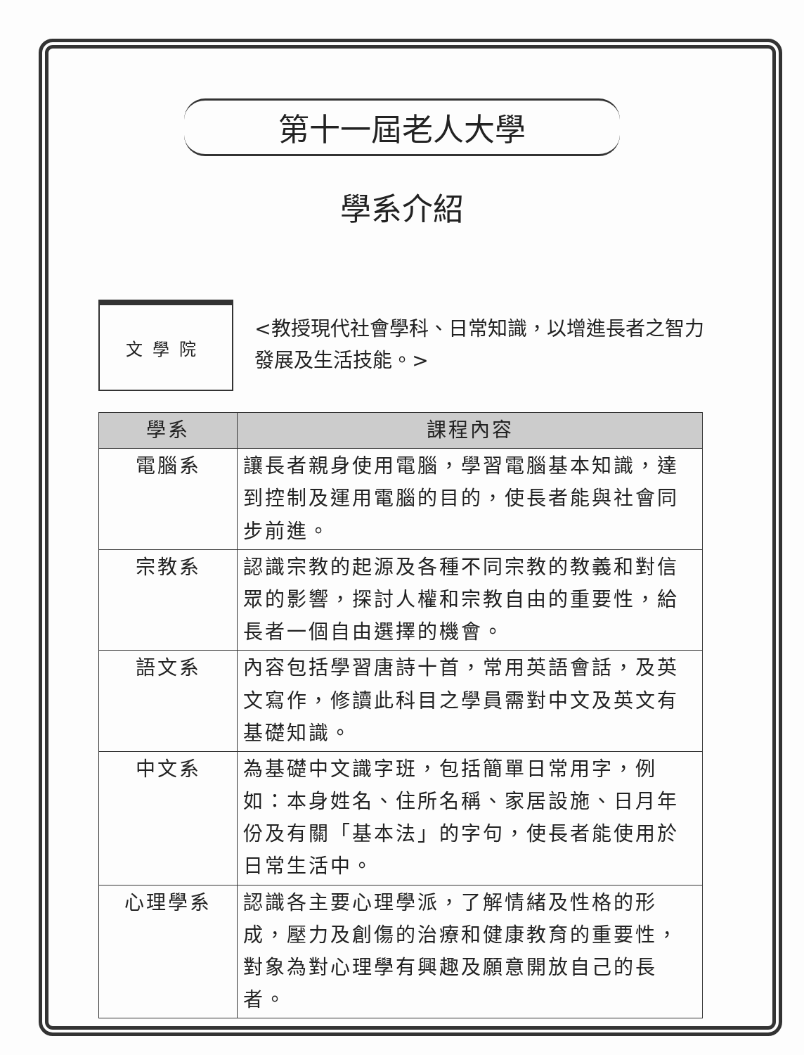第十一屆老人大學
學系介紹
文學院
<教授現代社會學科、日常知識，以增進長者之智力發展及生活技能。>
| 學系 | 課程內容 |
| --- | --- |
| 電腦系 | 讓長者親身使用電腦，學習電腦基本知識，達到控制及運用電腦的目的，使長者能與社會同步前進。 |
| 宗教系 | 認識宗教的起源及各種不同宗教的教義和對信眾的影響，探討人權和宗教自由的重要性，給長者一個自由選擇的機會。 |
| 語文系 | 內容包括學習唐詩十首，常用英語會話，及英文寫作，修讀此科目之學員需對中文及英文有基礎知識。 |
| 中文系 | 為基礎中文識字班，包括簡單日常用字，例如：本身姓名、住所名稱、家居設施、日月年份及有關「基本法」的字句，使長者能使用於日常生活中。 |
| 心理學系 | 認識各主要心理學派，了解情緒及性格的形成，壓力及創傷的治療和健康教育的重要性，對象為對心理學有興趣及願意開放自己的長者。 |